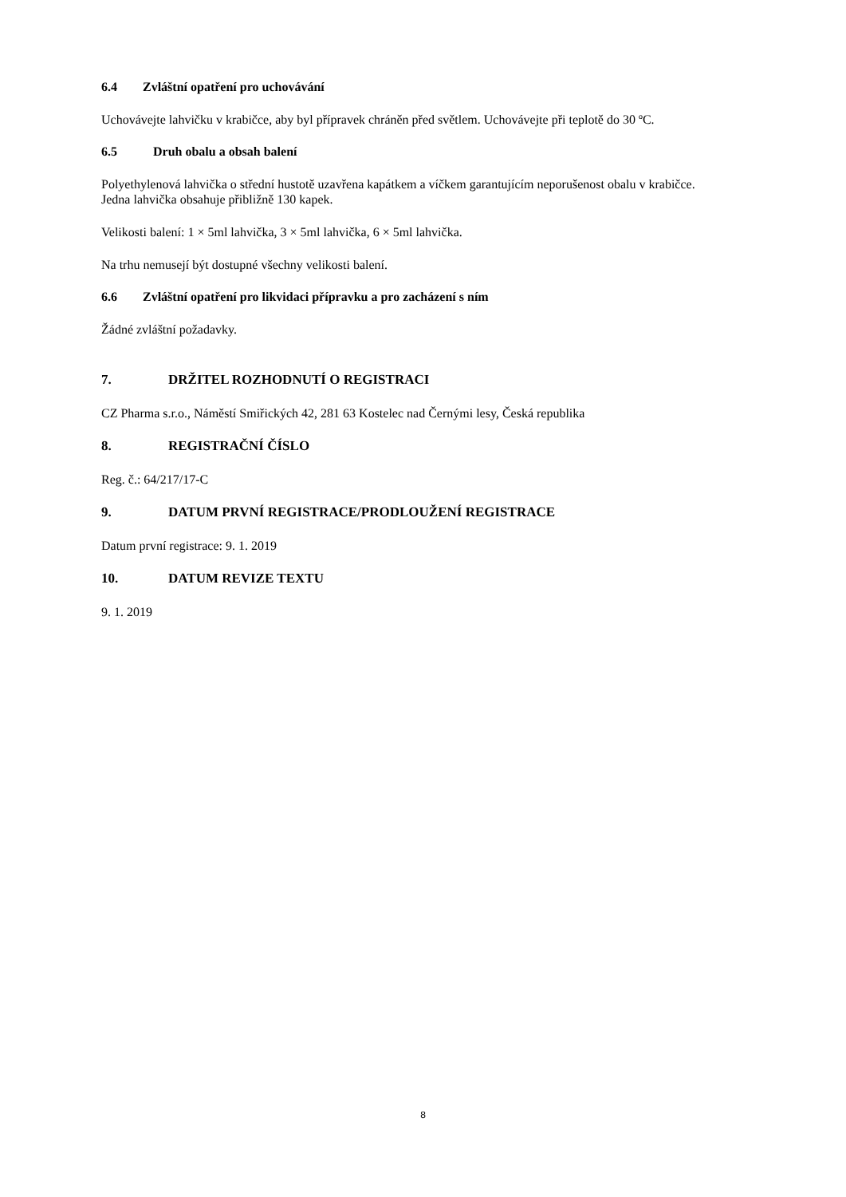6.4 Zvláštní opatření pro uchovávání
Uchovávejte lahvičku v krabičce, aby byl přípravek chráněn před světlem. Uchovávejte při teplotě do 30 ºC.
6.5 Druh obalu a obsah balení
Polyethylenová lahvička o střední hustotě uzavřena kapátkem a víčkem garantujícím neporušenost obalu v krabičce.
Jedna lahvička obsahuje přibližně 130 kapek.
Velikosti balení: 1 × 5ml lahvička, 3 × 5ml lahvička, 6 × 5ml lahvička.
Na trhu nemusejí být dostupné všechny velikosti balení.
6.6 Zvláštní opatření pro likvidaci přípravku a pro zacházení s ním
Žádné zvláštní požadavky.
7. DRŽITEL ROZHODNUTÍ O REGISTRACI
CZ Pharma s.r.o., Náměstí Smiřických 42, 281 63 Kostelec nad Černými lesy, Česká republika
8. REGISTRAČNÍ ČÍSLO
Reg. č.: 64/217/17-C
9. DATUM PRVNÍ REGISTRACE/PRODLOUŽENÍ REGISTRACE
Datum první registrace: 9. 1. 2019
10. DATUM REVIZE TEXTU
9. 1. 2019
8